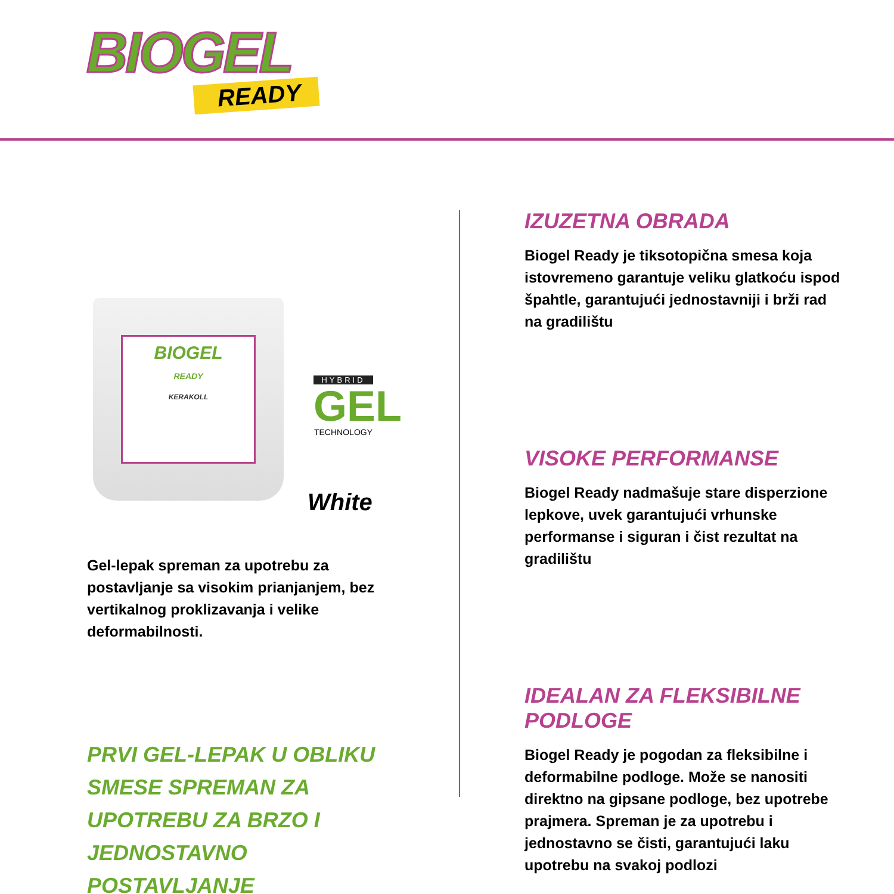BIOGEL
READY
BIOGEL
READY
KERAKOLL
HYBRID
GEL
TECHNOLOGY
White
Gel-lepak spreman za upotrebu za postavljanje sa visokim prianjanjem, bez vertikalnog proklizavanja i velike deformabilnosti.
PRVI GEL-LEPAK U OBLIKU SMESE SPREMAN ZA UPOTREBU ZA BRZO I JEDNOSTAVNO POSTAVLJANJE
IZUZETNA OBRADA
Biogel Ready je tiksotopična smesa koja istovremeno garantuje veliku glatkoću ispod špahtle, garantujući jednostavniji i brži rad na gradilištu
VISOKE PERFORMANSE
Biogel Ready nadmašuje stare disperzione lepkove, uvek garantujući vrhunske performanse i siguran i čist rezultat na gradilištu
IDEALAN ZA FLEKSIBILNE PODLOGE
Biogel Ready je pogodan za fleksibilne i deformabilne podloge. Može se nanositi direktno na gipsane podloge, bez upotrebe prajmera. Spreman je za upotrebu i jednostavno se čisti, garantujući laku upotrebu na svakoj podlozi